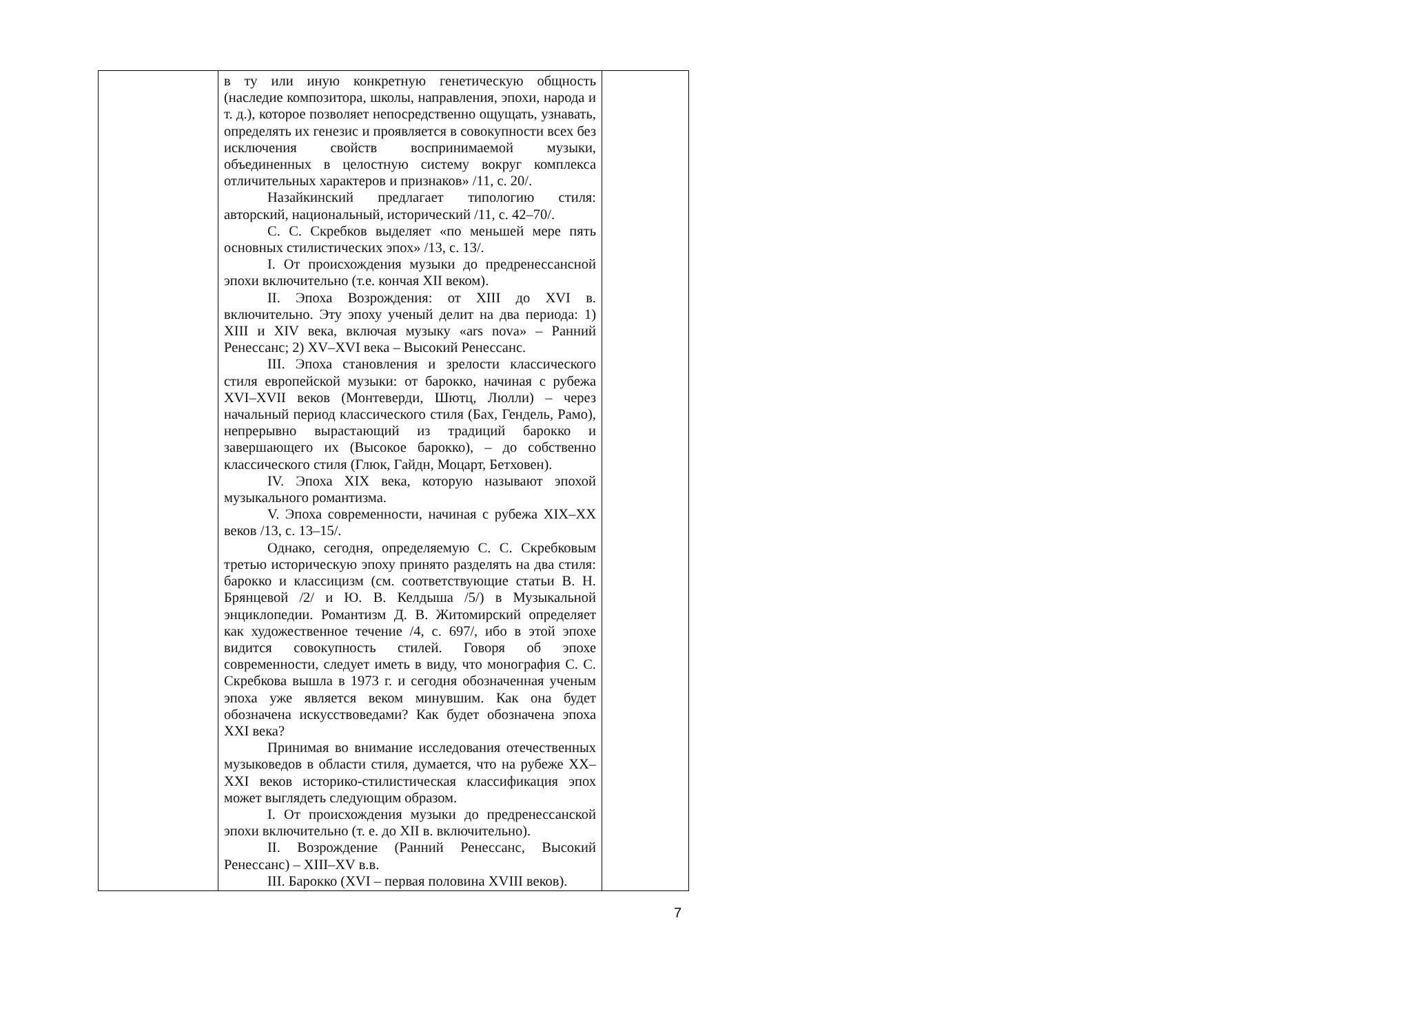| | в ту или иную конкретную генетическую общность (наследие композитора, школы, направления, эпохи, народа и т. д.), которое позволяет непосредственно ощущать, узнавать, определять их генезис и проявляется в совокупности всех без исключения свойств воспринимаемой музыки, объединенных в целостную систему вокруг комплекса отличительных характеров и признаков» /11, с. 20/. Назайкинский предлагает типологию стиля: авторский, национальный, исторический /11, с. 42–70/. С. С. Скребков выделяет «по меньшей мере пять основных стилистических эпох» /13, с. 13/. I. От происхождения музыки до предренессансной эпохи включительно (т.е. кончая XII веком). II. Эпоха Возрождения: от XIII до XVI в. включительно. Эту эпоху ученый делит на два периода: 1) XIII и XIV века, включая музыку «ars nova» – Ранний Ренессанс; 2) XV–XVI века – Высокий Ренессанс. III. Эпоха становления и зрелости классического стиля европейской музыки: от барокко, начиная с рубежа XVI–XVII веков (Монтеверди, Шютц, Люлли) – через начальный период классического стиля (Бах, Гендель, Рамо), непрерывно вырастающий из традиций барокко и завершающего их (Высокое барокко), – до собственно классического стиля (Глюк, Гайдн, Моцарт, Бетховен). IV. Эпоха XIX века, которую называют эпохой музыкального романтизма. V. Эпоха современности, начиная с рубежа XIX–XX веков /13, с. 13–15/. Однако, сегодня, определяемую С. С. Скребковым третью историческую эпоху принято разделять на два стиля: барокко и классицизм (см. соответствующие статьи В. Н. Брянцевой /2/ и Ю. В. Келдыша /5/) в Музыкальной энциклопедии. Романтизм Д. В. Житомирский определяет как художественное течение /4, с. 697/, ибо в этой эпохе видится совокупность стилей. Говоря об эпохе современности, следует иметь в виду, что монография С. С. Скребкова вышла в 1973 г. и сегодня обозначенная ученым эпоха уже является веком минувшим. Как она будет обозначена искусствоведами? Как будет обозначена эпоха XXI века? Принимая во внимание исследования отечественных музыковедов в области стиля, думается, что на рубеже XX–XXI веков историко-стилистическая классификация эпох может выглядеть следующим образом. I. От происхождения музыки до предренессанской эпохи включительно (т. е. до XII в. включительно). II. Возрождение (Ранний Ренессанс, Высокий Ренессанс) – XIII–XV в.в. III. Барокко (XVI – первая половина XVIII веков). | |
7